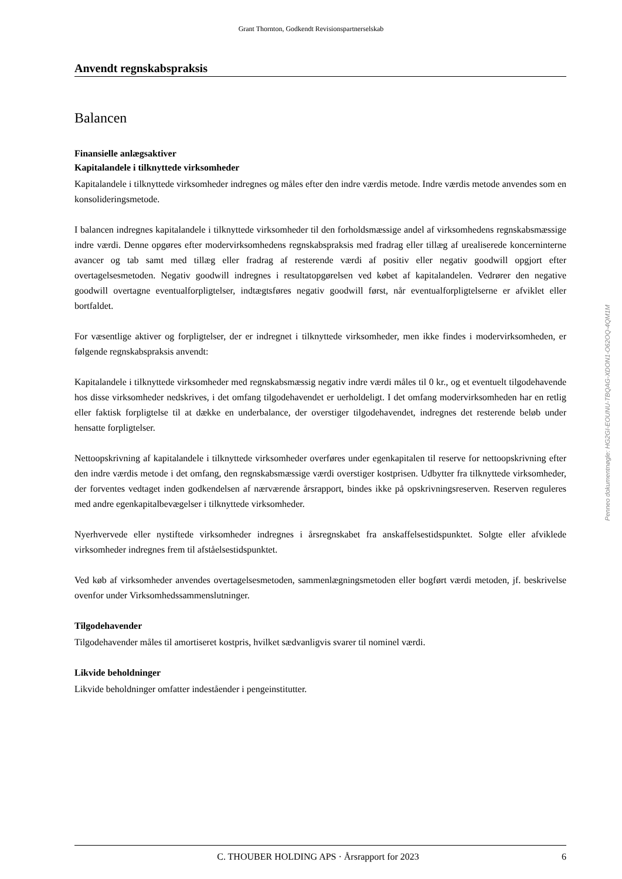Grant Thornton, Godkendt Revisionspartnerselskab
Anvendt regnskabspraksis
Balancen
Finansielle anlægsaktiver
Kapitalandele i tilknyttede virksomheder
Kapitalandele i tilknyttede virksomheder indregnes og måles efter den indre værdis metode. Indre værdis metode anvendes som en konsolideringsmetode.
I balancen indregnes kapitalandele i tilknyttede virksomheder til den forholdsmæssige andel af virksomhedens regnskabsmæssige indre værdi. Denne opgøres efter modervirksomhedens regnskabspraksis med fradrag eller tillæg af urealiserede koncerninterne avancer og tab samt med tillæg eller fradrag af resterende værdi af positiv eller negativ goodwill opgjort efter overtagelsesmetoden. Negativ goodwill indregnes i resultatopgørelsen ved købet af kapitalandelen. Vedrører den negative goodwill overtagne eventualforpligtelser, indtægtsføres negativ goodwill først, når eventualforpligtelserne er afviklet eller bortfaldet.
For væsentlige aktiver og forpligtelser, der er indregnet i tilknyttede virksomheder, men ikke findes i modervirksomheden, er følgende regnskabspraksis anvendt:
Kapitalandele i tilknyttede virksomheder med regnskabsmæssig negativ indre værdi måles til 0 kr., og et eventuelt tilgodehavende hos disse virksomheder nedskrives, i det omfang tilgodehavendet er uerholdeligt. I det omfang modervirksomheden har en retlig eller faktisk forpligtelse til at dække en underbalance, der overstiger tilgodehavendet, indregnes det resterende beløb under hensatte forpligtelser.
Nettoopskrivning af kapitalandele i tilknyttede virksomheder overføres under egenkapitalen til reserve for nettoopskrivning efter den indre værdis metode i det omfang, den regnskabsmæssige værdi overstiger kostprisen. Udbytter fra tilknyttede virksomheder, der forventes vedtaget inden godkendelsen af nærværende årsrapport, bindes ikke på opskrivningsreserven. Reserven reguleres med andre egenkapitalbevægelser i tilknyttede virksomheder.
Nyerhvervede eller nystiftede virksomheder indregnes i årsregnskabet fra anskaffelsestidspunktet. Solgte eller afviklede virksomheder indregnes frem til afståelsestidspunktet.
Ved køb af virksomheder anvendes overtagelsesmetoden, sammenlægningsmetoden eller bogført værdi metoden, jf. beskrivelse ovenfor under Virksomhedssammenslutninger.
Tilgodehavender
Tilgodehavender måles til amortiseret kostpris, hvilket sædvanligvis svarer til nominel værdi.
Likvide beholdninger
Likvide beholdninger omfatter indeståender i pengeinstitutter.
Penneo dokumentnøgle: HG2GI-EOUNU-TBQAG-XDON1-O62OQ-4QM1M
C. THOUBER HOLDING APS · Årsrapport for 2023 6